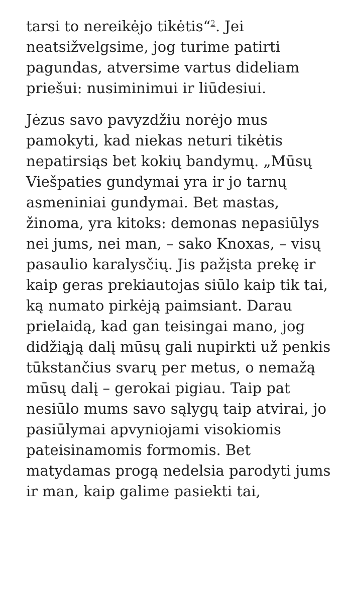tarsi to nereikėjo tikėtis“<sup>2</sup>. Jei neatsižvelgsime, jog turime patirti pagundas, atversime vartus dideliam priešui: nusiminimui ir liūdesiui.
Jėzus savo pavyzdžiu norėjo mus pamokyti, kad niekas neturi tikėtis nepatirsiąs bet kokių bandymų. „Mūsų Viešpaties gundymai yra ir jo tarnų asmeniniai gundymai. Bet mastas, žinoma, yra kitoks: demonas nepasiūlys nei jums, nei man, – sako Knoxas, – visų pasaulio karalysčių. Jis pažįsta prekę ir kaip geras prekiautojas siūlo kaip tik tai, ką numato pirkėją paimsiant. Darau prielaidą, kad gan teisingai mano, jog didžiąją dalį mūsų gali nupirkti už penkis tūkstančius svarų per metus, o nemažą mūsų dalį – gerokai pigiau. Taip pat nesiūlo mums savo sąlygų taip atvirai, jo pasiūlymai apvyniojami visokiomis pateisinamomis formomis. Bet matydamas progą nedelsia parodyti jums ir man, kaip galime pasiekti tai,